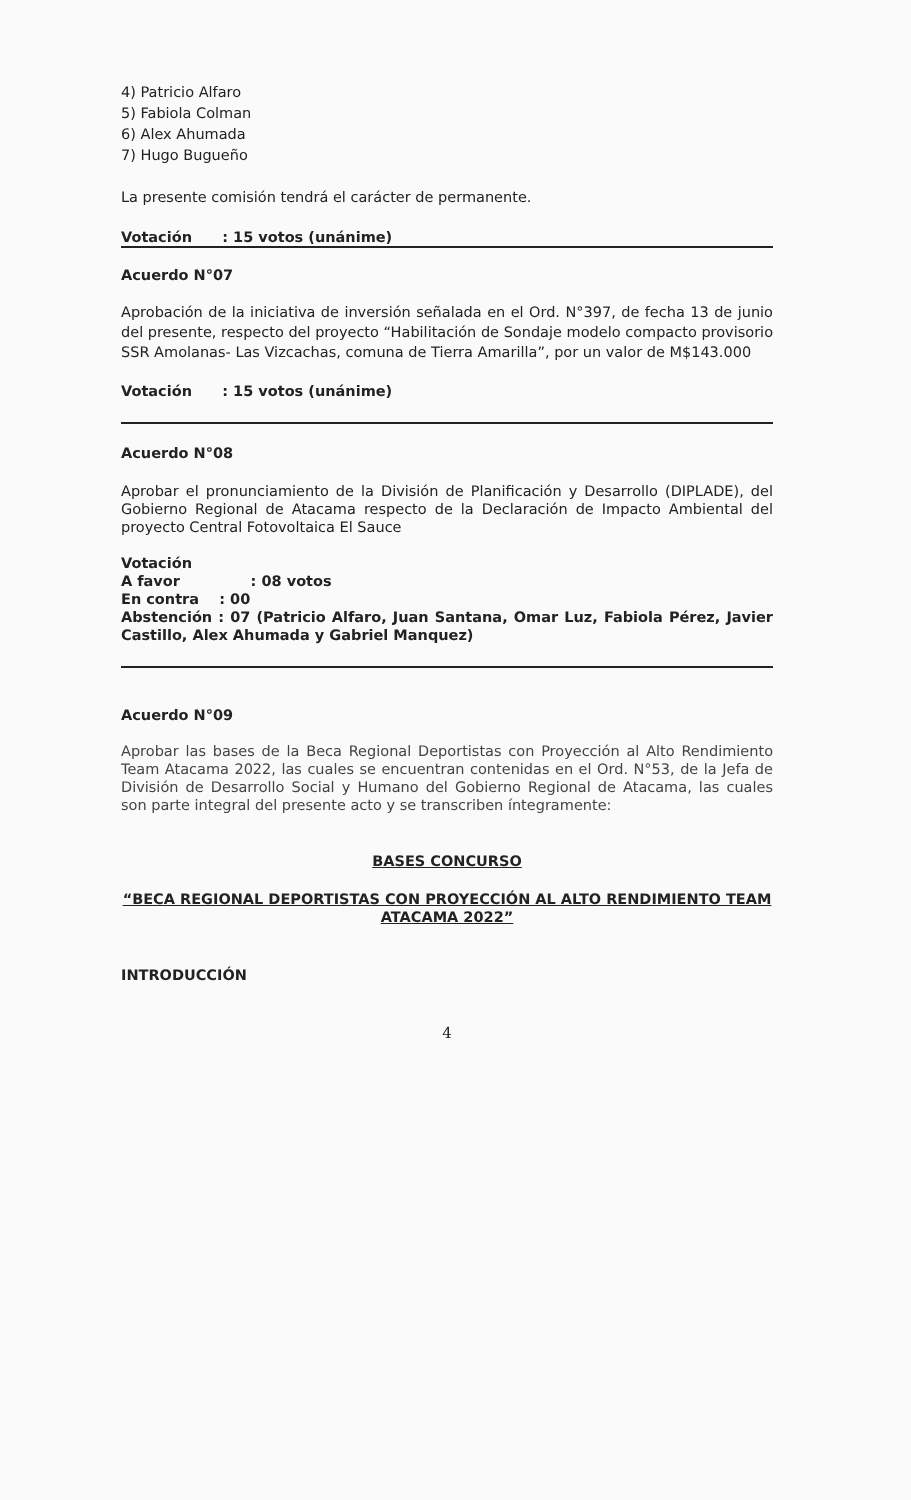4) Patricio Alfaro
5) Fabiola Colman
6) Alex Ahumada
7) Hugo Bugueño
La presente comisión tendrá el carácter de permanente.
Votación : 15 votos (unánime)
Acuerdo N°07
Aprobación de la iniciativa de inversión señalada en el Ord. N°397, de fecha 13 de junio del presente, respecto del proyecto “Habilitación de Sondaje modelo compacto provisorio SSR Amolanas- Las Vizcachas, comuna de Tierra Amarilla”, por un valor de M$143.000
Votación : 15 votos (unánime)
Acuerdo N°08
Aprobar el pronunciamiento de la División de Planificación y Desarrollo (DIPLADE), del Gobierno Regional de Atacama respecto de la Declaración de Impacto Ambiental del proyecto Central Fotovoltaica El Sauce
Votación
A favor : 08 votos
En contra : 00
Abstención : 07 (Patricio Alfaro, Juan Santana, Omar Luz, Fabiola Pérez, Javier Castillo, Alex Ahumada y Gabriel Manquez)
Acuerdo N°09
Aprobar las bases de la Beca Regional Deportistas con Proyección al Alto Rendimiento Team Atacama 2022, las cuales se encuentran contenidas en el Ord. N°53, de la Jefa de División de Desarrollo Social y Humano del Gobierno Regional de Atacama, las cuales son parte integral del presente acto y se transcriben íntegramente:
BASES CONCURSO
“BECA REGIONAL DEPORTISTAS CON PROYECCIÓN AL ALTO RENDIMIENTO TEAM ATACAMA 2022”
INTRODUCCIÓN
4